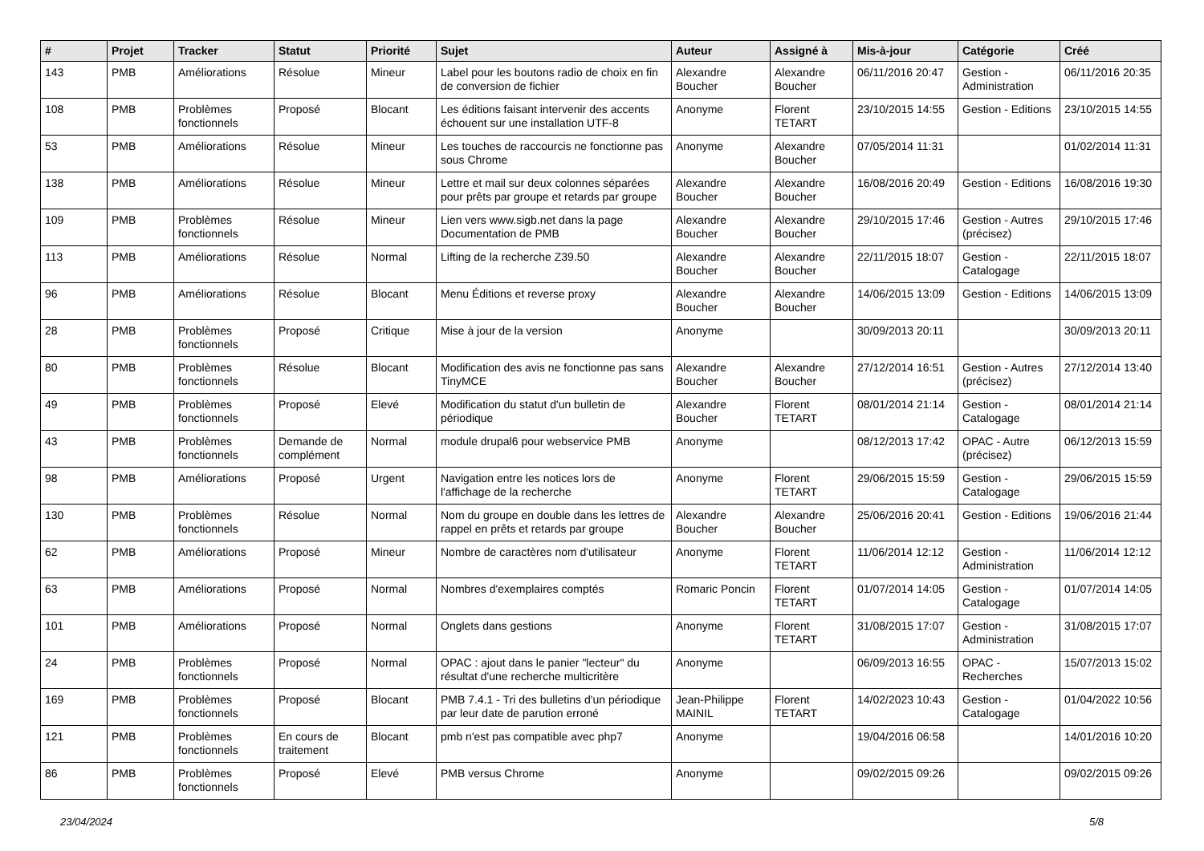| # | Projet | Tracker | Statut | Priorité | Sujet | Auteur | Assigné à | Mis-à-jour | Catégorie | Créé |
| --- | --- | --- | --- | --- | --- | --- | --- | --- | --- | --- |
| 143 | PMB | Améliorations | Résolue | Mineur | Label pour les boutons radio de choix en fin de conversion de fichier | Alexandre Boucher | Alexandre Boucher | 06/11/2016 20:47 | Gestion - Administration | 06/11/2016 20:35 |
| 108 | PMB | Problèmes fonctionnels | Proposé | Blocant | Les éditions faisant intervenir des accents échouent sur une installation UTF-8 | Anonyme | Florent TETART | 23/10/2015 14:55 | Gestion - Editions | 23/10/2015 14:55 |
| 53 | PMB | Améliorations | Résolue | Mineur | Les touches de raccourcis ne fonctionne pas sous Chrome | Anonyme | Alexandre Boucher | 07/05/2014 11:31 | | 01/02/2014 11:31 |
| 138 | PMB | Améliorations | Résolue | Mineur | Lettre et mail sur deux colonnes séparées pour prêts par groupe et retards par groupe | Alexandre Boucher | Alexandre Boucher | 16/08/2016 20:49 | Gestion - Editions | 16/08/2016 19:30 |
| 109 | PMB | Problèmes fonctionnels | Résolue | Mineur | Lien vers www.sigb.net dans la page Documentation de PMB | Alexandre Boucher | Alexandre Boucher | 29/10/2015 17:46 | Gestion - Autres (précisez) | 29/10/2015 17:46 |
| 113 | PMB | Améliorations | Résolue | Normal | Lifting de la recherche Z39.50 | Alexandre Boucher | Alexandre Boucher | 22/11/2015 18:07 | Gestion - Catalogage | 22/11/2015 18:07 |
| 96 | PMB | Améliorations | Résolue | Blocant | Menu Éditions et reverse proxy | Alexandre Boucher | Alexandre Boucher | 14/06/2015 13:09 | Gestion - Editions | 14/06/2015 13:09 |
| 28 | PMB | Problèmes fonctionnels | Proposé | Critique | Mise à jour de la version | Anonyme | | 30/09/2013 20:11 | | 30/09/2013 20:11 |
| 80 | PMB | Problèmes fonctionnels | Résolue | Blocant | Modification des avis ne fonctionne pas sans TinyMCE | Alexandre Boucher | Alexandre Boucher | 27/12/2014 16:51 | Gestion - Autres (précisez) | 27/12/2014 13:40 |
| 49 | PMB | Problèmes fonctionnels | Proposé | Elevé | Modification du statut d'un bulletin de périodique | Alexandre Boucher | Florent TETART | 08/01/2014 21:14 | Gestion - Catalogage | 08/01/2014 21:14 |
| 43 | PMB | Problèmes fonctionnels | Demande de complément | Normal | module drupal6 pour webservice PMB | Anonyme | | 08/12/2013 17:42 | OPAC - Autre (précisez) | 06/12/2013 15:59 |
| 98 | PMB | Améliorations | Proposé | Urgent | Navigation entre les notices lors de l'affichage de la recherche | Anonyme | Florent TETART | 29/06/2015 15:59 | Gestion - Catalogage | 29/06/2015 15:59 |
| 130 | PMB | Problèmes fonctionnels | Résolue | Normal | Nom du groupe en double dans les lettres de rappel en prêts et retards par groupe | Alexandre Boucher | Alexandre Boucher | 25/06/2016 20:41 | Gestion - Editions | 19/06/2016 21:44 |
| 62 | PMB | Améliorations | Proposé | Mineur | Nombre de caractères nom d'utilisateur | Anonyme | Florent TETART | 11/06/2014 12:12 | Gestion - Administration | 11/06/2014 12:12 |
| 63 | PMB | Améliorations | Proposé | Normal | Nombres d'exemplaires comptés | Romaric Poncin | Florent TETART | 01/07/2014 14:05 | Gestion - Catalogage | 01/07/2014 14:05 |
| 101 | PMB | Améliorations | Proposé | Normal | Onglets dans gestions | Anonyme | Florent TETART | 31/08/2015 17:07 | Gestion - Administration | 31/08/2015 17:07 |
| 24 | PMB | Problèmes fonctionnels | Proposé | Normal | OPAC : ajout dans le panier "lecteur" du résultat d'une recherche multicritère | Anonyme | | 06/09/2013 16:55 | OPAC - Recherches | 15/07/2013 15:02 |
| 169 | PMB | Problèmes fonctionnels | Proposé | Blocant | PMB 7.4.1 - Tri des bulletins d'un périodique par leur date de parution erroné | Jean-Philippe MAINIL | Florent TETART | 14/02/2023 10:43 | Gestion - Catalogage | 01/04/2022 10:56 |
| 121 | PMB | Problèmes fonctionnels | En cours de traitement | Blocant | pmb n'est pas compatible avec php7 | Anonyme | | 19/04/2016 06:58 | | 14/01/2016 10:20 |
| 86 | PMB | Problèmes fonctionnels | Proposé | Elevé | PMB versus Chrome | Anonyme | | 09/02/2015 09:26 | | 09/02/2015 09:26 |
23/04/2024 5/8